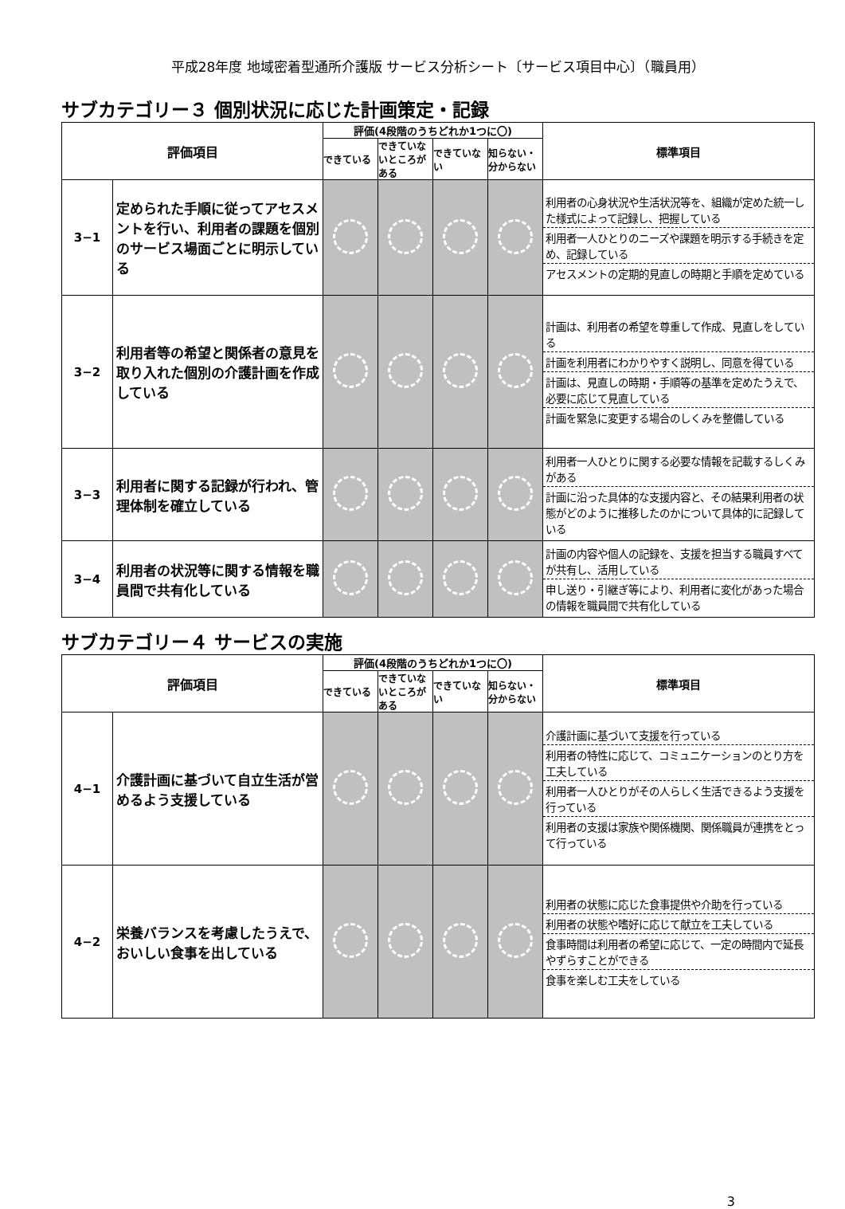平成28年度 地域密着型通所介護版 サービス分析シート〔サービス項目中心〕（職員用）
サブカテゴリー３ 個別状況に応じた計画策定・記録
| 評価項目 | | 評価(4段階のうちどれか1つに〇) | | | | 標準項目 |
| --- | --- | --- | --- | --- | --- | --- |
| | | できている | できていないところがある | できていない | 知らない・分からない | |
| 3−1 | 定められた手順に従ってアセスメントを行い、利用者の課題を個別のサービス場面ごとに明示している | | | | | 利用者の心身状況や生活状況等を、組織が定めた統一した様式によって記録し、把握している 利用者一人ひとりのニーズや課題を明示する手続きを定め、記録している アセスメントの定期的見直しの時期と手順を定めている |
| 3−2 | 利用者等の希望と関係者の意見を取り入れた個別の介護計画を作成している | | | | | 計画は、利用者の希望を尊重して作成、見直しをしている 計画を利用者にわかりやすく説明し、同意を得ている 計画は、見直しの時期・手順等の基準を定めたうえで、必要に応じて見直している 計画を緊急に変更する場合のしくみを整備している |
| 3−3 | 利用者に関する記録が行われ、管理体制を確立している | | | | | 利用者一人ひとりに関する必要な情報を記載するしくみがある 計画に沿った具体的な支援内容と、その結果利用者の状態がどのように推移したのかについて具体的に記録している |
| 3−4 | 利用者の状況等に関する情報を職員間で共有化している | | | | | 計画の内容や個人の記録を、支援を担当する職員すべてが共有し、活用している 申し送り・引継ぎ等により、利用者に変化があった場合の情報を職員間で共有化している |
サブカテゴリー４ サービスの実施
| 評価項目 | | 評価(4段階のうちどれか1つに〇) | | | | 標準項目 |
| --- | --- | --- | --- | --- | --- | --- |
| | | できている | できていないところがある | できていない | 知らない・分からない | |
| 4−1 | 介護計画に基づいて自立生活が営めるよう支援している | | | | | 介護計画に基づいて支援を行っている 利用者の特性に応じて、コミュニケーションのとり方を工夫している 利用者一人ひとりがその人らしく生活できるよう支援を行っている 利用者の支援は家族や関係機関、関係職員が連携をとって行っている |
| 4−2 | 栄養バランスを考慮したうえで、おいしい食事を出している | | | | | 利用者の状態に応じた食事提供や介助を行っている 利用者の状態や嗜好に応じて献立を工夫している 食事時間は利用者の希望に応じて、一定の時間内で延長やずらすことができる 食事を楽しむ工夫をしている |
3